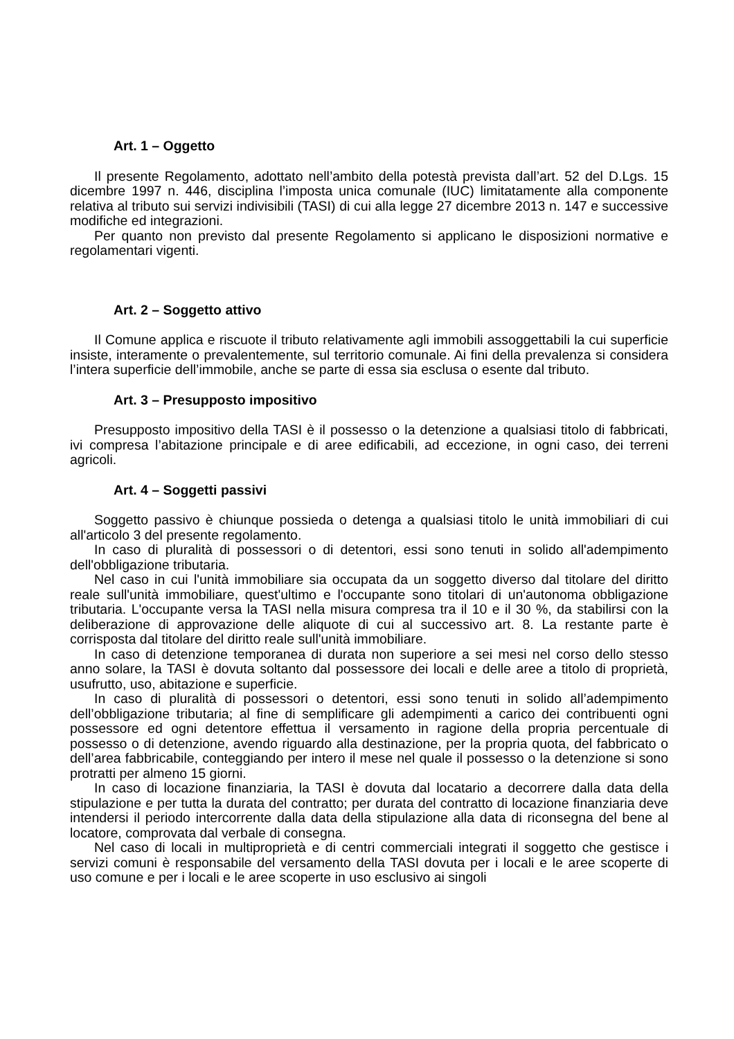Art. 1 – Oggetto
Il presente Regolamento, adottato nell’ambito della potestà prevista dall’art. 52 del D.Lgs. 15 dicembre 1997 n. 446, disciplina l’imposta unica comunale (IUC) limitatamente alla componente relativa al tributo sui servizi indivisibili (TASI) di cui alla legge 27 dicembre 2013 n. 147 e successive modifiche ed integrazioni.
Per quanto non previsto dal presente Regolamento si applicano le disposizioni normative e regolamentari vigenti.
Art. 2 – Soggetto attivo
Il Comune applica e riscuote il tributo relativamente agli immobili assoggettabili la cui superficie insiste, interamente o prevalentemente, sul territorio comunale. Ai fini della prevalenza si considera l’intera superficie dell’immobile, anche se parte di essa sia esclusa o esente dal tributo.
Art. 3 – Presupposto impositivo
Presupposto impositivo della TASI è il possesso o la detenzione a qualsiasi titolo di fabbricati, ivi compresa l’abitazione principale e di aree edificabili, ad eccezione, in ogni caso, dei terreni agricoli.
Art. 4 – Soggetti passivi
Soggetto passivo è chiunque possieda o detenga a qualsiasi titolo le unità immobiliari di cui all'articolo 3 del presente regolamento.
In caso di pluralità di possessori o di detentori, essi sono tenuti in solido all'adempimento dell'obbligazione tributaria.
Nel caso in cui l'unità immobiliare sia occupata da un soggetto diverso dal titolare del diritto reale sull'unità immobiliare, quest'ultimo e l'occupante sono titolari di un'autonoma obbligazione tributaria. L'occupante versa la TASI nella misura compresa tra il 10 e il 30 %, da stabilirsi con la deliberazione di approvazione delle aliquote di cui al successivo art. 8. La restante parte è corrisposta dal titolare del diritto reale sull'unità immobiliare.
In caso di detenzione temporanea di durata non superiore a sei mesi nel corso dello stesso anno solare, la TASI è dovuta soltanto dal possessore dei locali e delle aree a titolo di proprietà, usufrutto, uso, abitazione e superficie.
In caso di pluralità di possessori o detentori, essi sono tenuti in solido all’adempimento dell’obbligazione tributaria; al fine di semplificare gli adempimenti a carico dei contribuenti ogni possessore ed ogni detentore effettua il versamento in ragione della propria percentuale di possesso o di detenzione, avendo riguardo alla destinazione, per la propria quota, del fabbricato o dell’area fabbricabile, conteggiando per intero il mese nel quale il possesso o la detenzione si sono protratti per almeno 15 giorni.
In caso di locazione finanziaria, la TASI è dovuta dal locatario a decorrere dalla data della stipulazione e per tutta la durata del contratto; per durata del contratto di locazione finanziaria deve intendersi il periodo intercorrente dalla data della stipulazione alla data di riconsegna del bene al locatore, comprovata dal verbale di consegna.
Nel caso di locali in multiproprietà e di centri commerciali integrati il soggetto che gestisce i servizi comuni è responsabile del versamento della TASI dovuta per i locali e le aree scoperte di uso comune e per i locali e le aree scoperte in uso esclusivo ai singoli